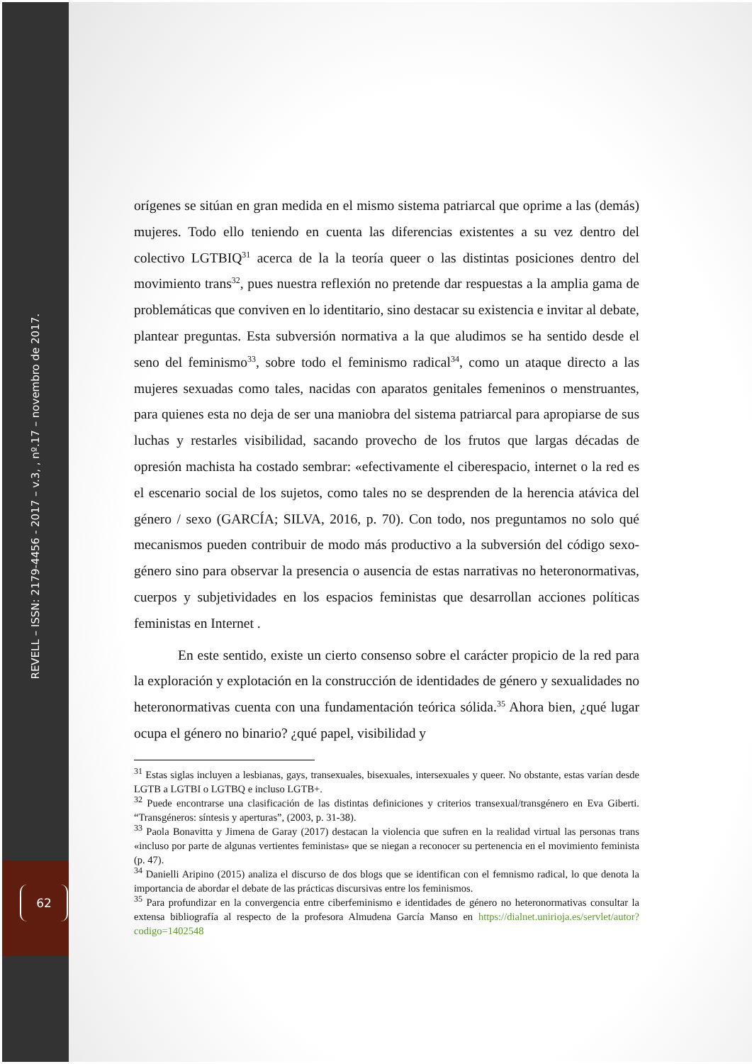REVELL – ISSN: 2179-4456 - 2017 – v.3, , nº.17 – novembro de 2017.
62
orígenes se sitúan en gran medida en el mismo sistema patriarcal que oprime a las (demás) mujeres. Todo ello teniendo en cuenta las diferencias existentes a su vez dentro del colectivo LGTBIQ<sup>31</sup> acerca de la la teoría queer o las distintas posiciones dentro del movimiento trans<sup>32</sup>, pues nuestra reflexión no pretende dar respuestas a la amplia gama de problemáticas que conviven en lo identitario, sino destacar su existencia e invitar al debate, plantear preguntas. Esta subversión normativa a la que aludimos se ha sentido desde el seno del feminismo<sup>33</sup>, sobre todo el feminismo radical<sup>34</sup>, como un ataque directo a las mujeres sexuadas como tales, nacidas con aparatos genitales femeninos o menstruantes, para quienes esta no deja de ser una maniobra del sistema patriarcal para apropiarse de sus luchas y restarles visibilidad, sacando provecho de los frutos que largas décadas de opresión machista ha costado sembrar: «efectivamente el ciberespacio, internet o la red es el escenario social de los sujetos, como tales no se desprenden de la herencia atávica del género / sexo (GARCÍA; SILVA, 2016, p. 70). Con todo, nos preguntamos no solo qué mecanismos pueden contribuir de modo más productivo a la subversión del código sexo-género sino para observar la presencia o ausencia de estas narrativas no heteronormativas, cuerpos y subjetividades en los espacios feministas que desarrollan acciones políticas feministas en Internet .
En este sentido, existe un cierto consenso sobre el carácter propicio de la red para la exploración y explotación en la construcción de identidades de género y sexualidades no heteronormativas cuenta con una fundamentación teórica sólida.<sup>35</sup> Ahora bien, ¿qué lugar ocupa el género no binario? ¿qué papel, visibilidad y
<sup>31</sup> Estas siglas incluyen a lesbianas, gays, transexuales, bisexuales, intersexuales y queer. No obstante, estas varían desde LGTB a LGTBI o LGTBQ e incluso LGTB+.
<sup>32</sup> Puede encontrarse una clasificación de las distintas definiciones y criterios transexual/transgénero en Eva Giberti. “Transgéneros: síntesis y aperturas”, (2003, p. 31-38).
<sup>33</sup> Paola Bonavitta y Jimena de Garay (2017) destacan la violencia que sufren en la realidad virtual las personas trans «incluso por parte de algunas vertientes feministas» que se niegan a reconocer su pertenencia en el movimiento feminista (p. 47).
<sup>34</sup> Danielli Aripino (2015) analiza el discurso de dos blogs que se identifican con el femnismo radical, lo que denota la importancia de abordar el debate de las prácticas discursivas entre los feminismos.
<sup>35</sup> Para profundizar en la convergencia entre ciberfeminismo e identidades de género no heteronormativas consultar la extensa bibliografía al respecto de la profesora Almudena García Manso en https://dialnet.unirioja.es/servlet/autor?codigo=1402548